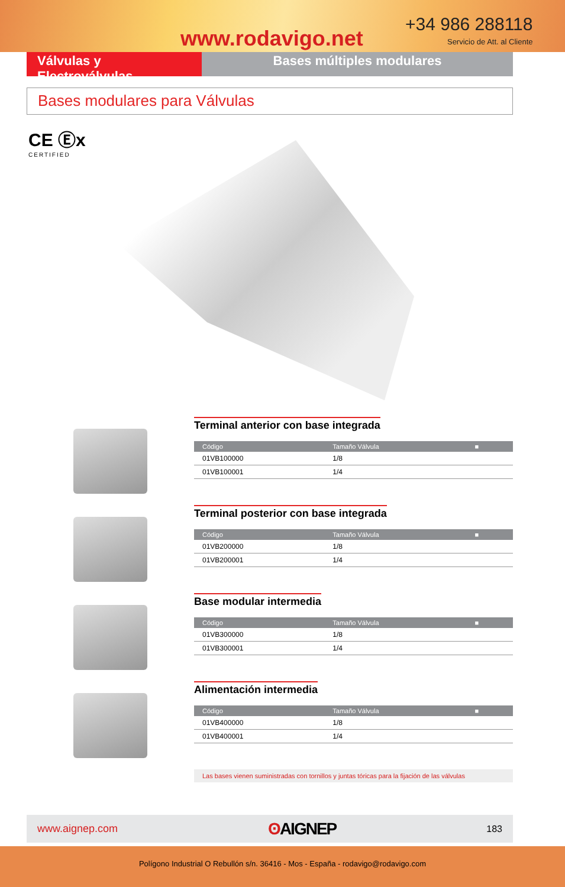www.rodavigo.net
+34 986 288118
Servicio de Att. al Cliente
Válvulas y Electroválvulas
Bases múltiples modulares
Bases modulares para Válvulas
CE Ⓔx
CERTIFIED
Terminal anterior con base integrada
| Código | Tamaño Válvula | ■ |
| --- | --- | --- |
| 01VB100000 | 1/8 | |
| 01VB100001 | 1/4 | |
Terminal posterior con base integrada
| Código | Tamaño Válvula | ■ |
| --- | --- | --- |
| 01VB200000 | 1/8 | |
| 01VB200001 | 1/4 | |
Base modular intermedia
| Código | Tamaño Válvula | ■ |
| --- | --- | --- |
| 01VB300000 | 1/8 | |
| 01VB300001 | 1/4 | |
Alimentación intermedia
| Código | Tamaño Válvula | ■ |
| --- | --- | --- |
| 01VB400000 | 1/8 | |
| 01VB400001 | 1/4 | |
Las bases vienen suministradas con tornillos y juntas tóricas para la fijación de las válvulas
www.aignep.com ʘ AIGNEP 183
Polígono Industrial O Rebullón s/n. 36416 - Mos - España - rodavigo@rodavigo.com